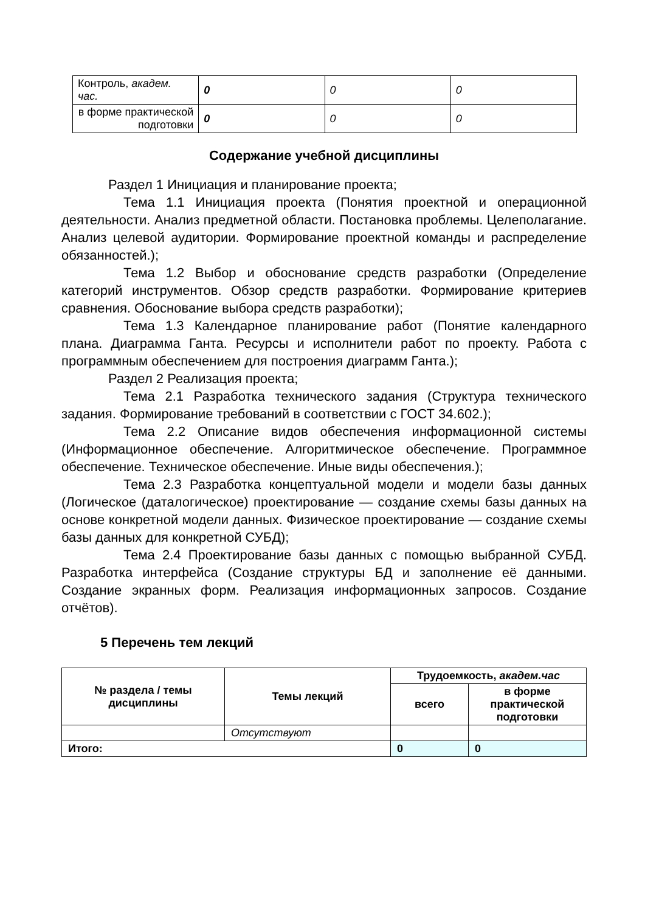| Контроль, академ. час. | 0 | 0 | 0 |
| в форме практической подготовки | 0 | 0 | 0 |
Содержание учебной дисциплины
Раздел 1 Инициация и планирование проекта;
Тема 1.1 Инициация проекта (Понятия проектной и операционной деятельности. Анализ предметной области. Постановка проблемы. Целеполагание. Анализ целевой аудитории. Формирование проектной команды и распределение обязанностей.);
Тема 1.2 Выбор и обоснование средств разработки (Определение категорий инструментов. Обзор средств разработки. Формирование критериев сравнения. Обоснование выбора средств разработки);
Тема 1.3 Календарное планирование работ (Понятие календарного плана. Диаграмма Ганта. Ресурсы и исполнители работ по проекту. Работа с программным обеспечением для построения диаграмм Ганта.);
Раздел 2 Реализация проекта;
Тема 2.1 Разработка технического задания (Структура технического задания. Формирование требований в соответствии с ГОСТ 34.602.);
Тема 2.2 Описание видов обеспечения информационной системы (Информационное обеспечение. Алгоритмическое обеспечение. Программное обеспечение. Техническое обеспечение. Иные виды обеспечения.);
Тема 2.3 Разработка концептуальной модели и модели базы данных (Логическое (даталогическое) проектирование — создание схемы базы данных на основе конкретной модели данных. Физическое проектирование — создание схемы базы данных для конкретной СУБД);
Тема 2.4 Проектирование базы данных с помощью выбранной СУБД. Разработка интерфейса (Создание структуры БД и заполнение её данными. Создание экранных форм. Реализация информационных запросов. Создание отчётов).
5 Перечень тем лекций
| № раздела / темы дисциплины | Темы лекций | Трудоемкость, академ.час | |
| --- | --- | --- | --- |
| | | всего | в форме практической подготовки |
| | Отсутствуют | | |
| Итого: | | 0 | 0 |